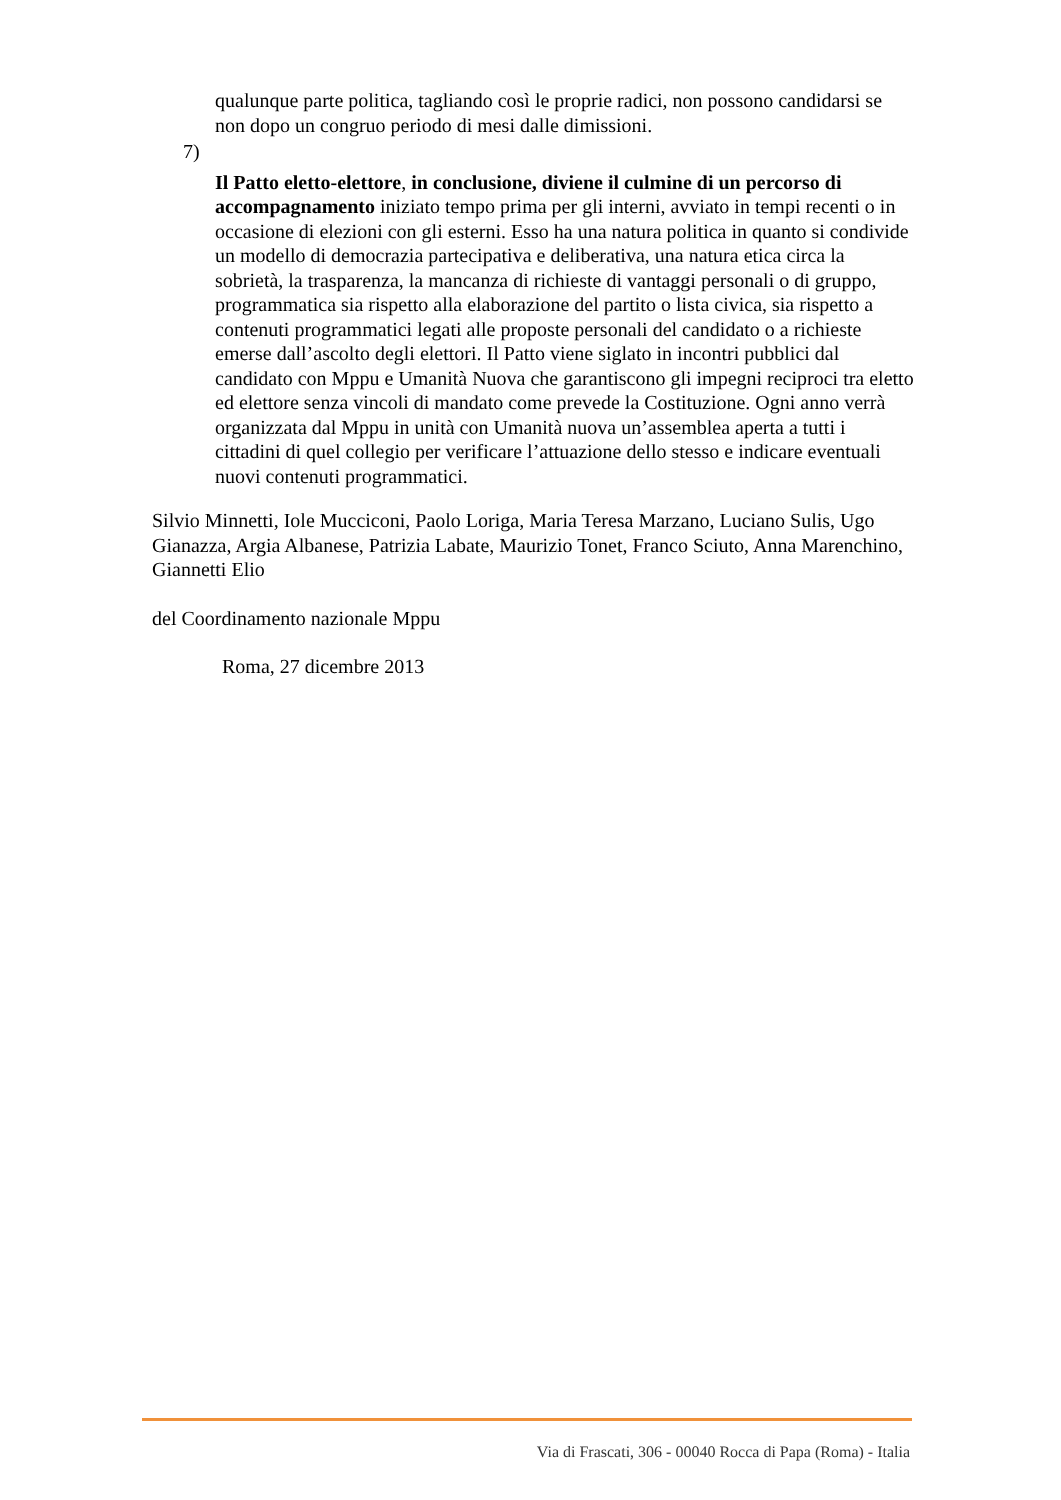qualunque parte politica, tagliando così le proprie radici, non possono candidarsi se non dopo un congruo periodo di mesi dalle dimissioni.
7)
Il Patto eletto-elettore, in conclusione, diviene il culmine di un percorso di accompagnamento iniziato tempo prima per gli interni, avviato in tempi recenti o in occasione di elezioni con gli esterni. Esso ha una natura politica in quanto si condivide un modello di democrazia partecipativa e deliberativa, una natura etica circa la sobrietà, la trasparenza, la mancanza di richieste di vantaggi personali o di gruppo, programmatica sia rispetto alla elaborazione del partito o lista civica, sia rispetto a contenuti programmatici legati alle proposte personali del candidato o a richieste emerse dall’ascolto degli elettori. Il Patto viene siglato in incontri pubblici dal candidato con Mppu e Umanità Nuova che garantiscono gli impegni reciproci tra eletto ed elettore senza vincoli di mandato come prevede la Costituzione. Ogni anno verrà organizzata dal Mppu in unità con Umanità nuova un’assemblea aperta a tutti i cittadini di quel collegio per verificare l’attuazione dello stesso e indicare eventuali nuovi contenuti programmatici.
Silvio Minnetti, Iole Mucciconi, Paolo Loriga, Maria Teresa Marzano, Luciano Sulis, Ugo Gianazza, Argia Albanese, Patrizia Labate, Maurizio Tonet, Franco Sciuto, Anna Marenchino, Giannetti Elio
del Coordinamento nazionale Mppu
Roma, 27 dicembre 2013
Via di Frascati, 306 - 00040 Rocca di Papa (Roma) - Italia